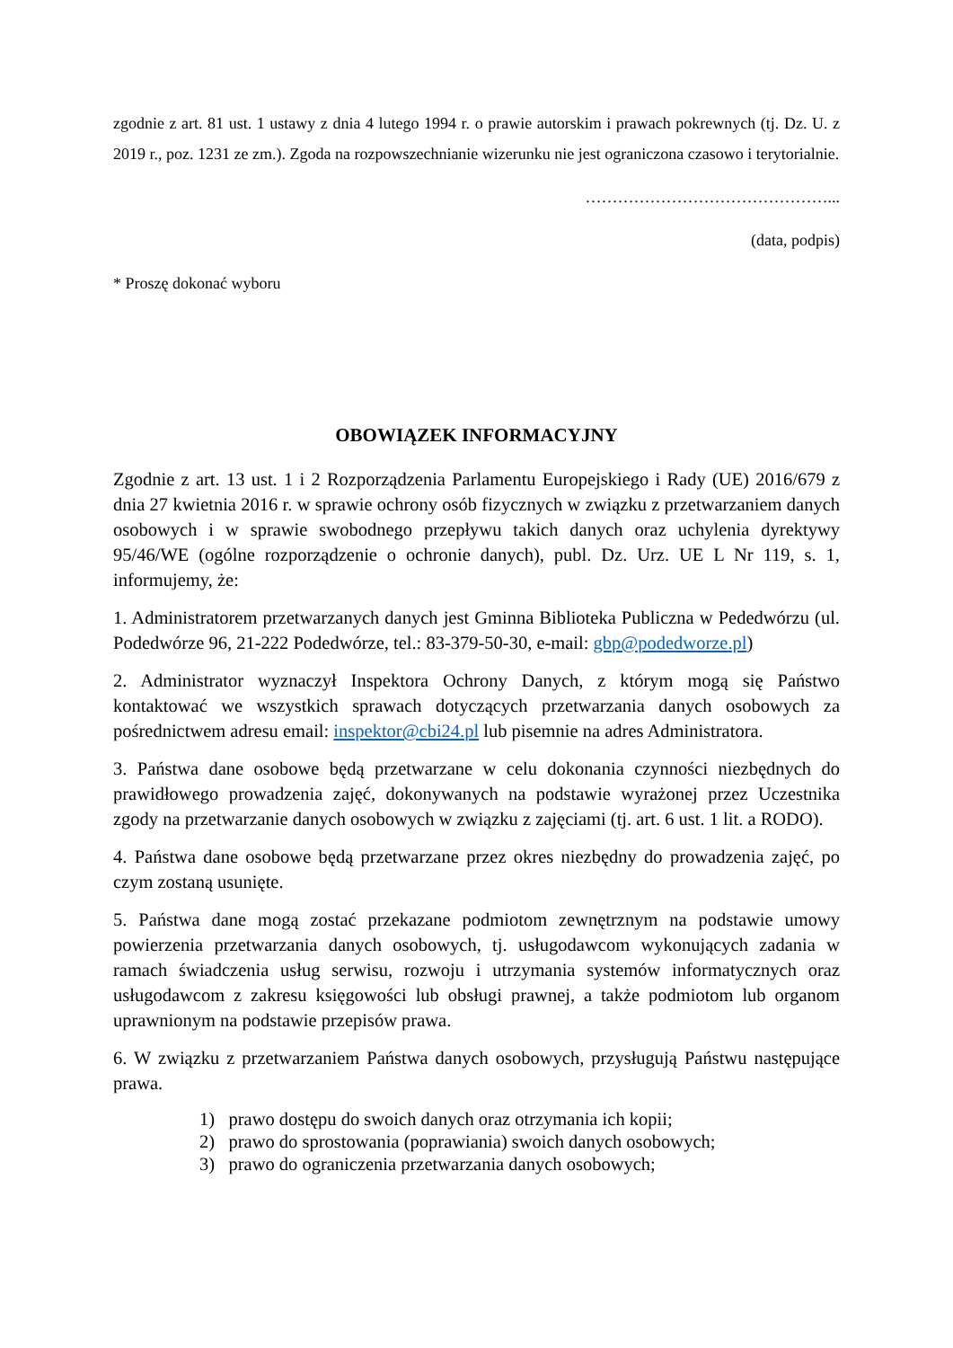zgodnie z art. 81 ust. 1 ustawy z dnia 4 lutego 1994 r. o prawie autorskim i prawach pokrewnych (tj. Dz. U. z 2019 r., poz. 1231 ze zm.). Zgoda na rozpowszechnianie wizerunku nie jest ograniczona czasowo i terytorialnie.
………………………………………...
(data, podpis)
* Proszę dokonać wyboru
OBOWIĄZEK INFORMACYJNY
Zgodnie z art. 13 ust. 1 i 2 Rozporządzenia Parlamentu Europejskiego i Rady (UE) 2016/679 z dnia 27 kwietnia 2016 r. w sprawie ochrony osób fizycznych w związku z przetwarzaniem danych osobowych i w sprawie swobodnego przepływu takich danych oraz uchylenia dyrektywy 95/46/WE (ogólne rozporządzenie o ochronie danych), publ. Dz. Urz. UE L Nr 119, s. 1, informujemy, że:
1. Administratorem przetwarzanych danych jest Gminna Biblioteka Publiczna w Pededwórzu (ul. Podedwórze 96, 21-222 Podedwórze, tel.: 83-379-50-30, e-mail: gbp@podedworze.pl)
2. Administrator wyznaczył Inspektora Ochrony Danych, z którym mogą się Państwo kontaktować we wszystkich sprawach dotyczących przetwarzania danych osobowych za pośrednictwem adresu email: inspektor@cbi24.pl lub pisemnie na adres Administratora.
3. Państwa dane osobowe będą przetwarzane w celu dokonania czynności niezbędnych do prawidłowego prowadzenia zajęć, dokonywanych na podstawie wyrażonej przez Uczestnika zgody na przetwarzanie danych osobowych w związku z zajęciami (tj. art. 6 ust. 1 lit. a RODO).
4. Państwa dane osobowe będą przetwarzane przez okres niezbędny do prowadzenia zajęć, po czym zostaną usunięte.
5. Państwa dane mogą zostać przekazane podmiotom zewnętrznym na podstawie umowy powierzenia przetwarzania danych osobowych, tj. usługodawcom wykonujących zadania w ramach świadczenia usług serwisu, rozwoju i utrzymania systemów informatycznych oraz usługodawcom z zakresu księgowości lub obsługi prawnej, a także podmiotom lub organom uprawnionym na podstawie przepisów prawa.
6. W związku z przetwarzaniem Państwa danych osobowych, przysługują Państwu następujące prawa.
1) prawo dostępu do swoich danych oraz otrzymania ich kopii;
2) prawo do sprostowania (poprawiania) swoich danych osobowych;
3) prawo do ograniczenia przetwarzania danych osobowych;